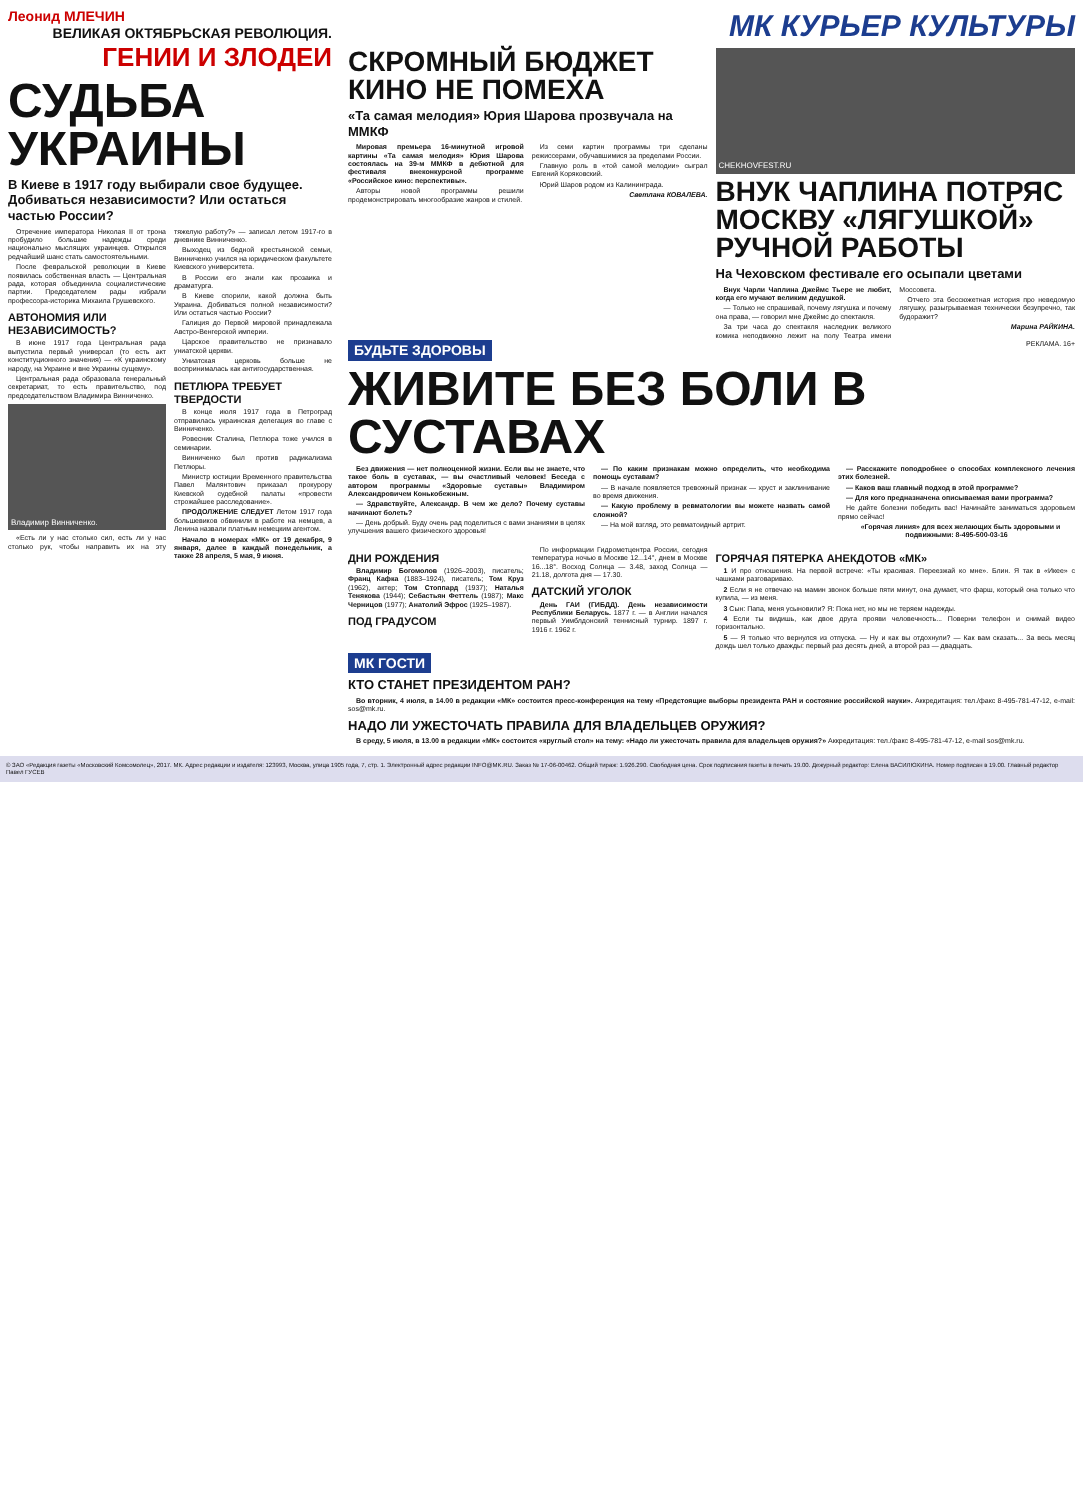Леонид МЛЕЧИН
ВЕЛИКАЯ ОКТЯБРЬСКАЯ РЕВОЛЮЦИЯ. ГЕНИИ И ЗЛОДЕИ
СУДЬБА УКРАИНЫ
В Киеве в 1917 году выбирали свое будущее. Добиваться независимости? Или остаться частью России?
Отречение императора Николая II от трона пробудило большие надежды среди национально мыслящих украинцев. Открылся редчайший шанс стать самостоятельными.
После февральской революции в Киеве появилась собственная власть — Центральная рада, которая объединила социалистические партии. Председателем рады избрали профессора-историка Михаила Грушевского.
АВТОНОМИЯ ИЛИ НЕЗАВИСИМОСТЬ?
В июне 1917 года Центральная рада выпустила первый универсал (то есть акт конституционного значения) — «К украинскому народу, на Украине и вне Украины сущему».
Центральная рада образовала генеральный секретариат, то есть правительство, под председательством Владимира Винниченко.
Владимир Винниченко.
«Есть ли у нас столько сил, есть ли у нас столько рук, чтобы направить их на эту тяжелую работу?» — записал летом 1917-го в дневнике Винниченко.
Выходец из бедной крестьянской семьи, Винниченко учился на юридическом факультете Киевского университета.
В России его знали как прозаика и драматурга.
В Киеве спорили, какой должна быть Украина. Добиваться полной независимости? Или остаться частью России?
Галиция до Первой мировой принадлежала Австро-Венгерской империи.
Царское правительство не признавало униатской церкви.
Униатская церковь больше не воспринималась как антигосударственная.
ПЕТЛЮРА ТРЕБУЕТ ТВЕРДОСТИ
В конце июля 1917 года в Петроград отправилась украинская делегация во главе с Винниченко.
Ровесник Сталина, Петлюра тоже учился в семинарии.
Винниченко был против радикализма Петлюры.
Министр юстиции Временного правительства Павел Малянтович приказал прокурору Киевской судебной палаты «провести строжайшее расследование».
ПРОДОЛЖЕНИЕ СЛЕДУЕТ Летом 1917 года большевиков обвинили в работе на немцев, а Ленина назвали платным немецким агентом.
Начало в номерах «МК» от 19 декабря, 9 января, далее в каждый понедельник, а также 28 апреля, 5 мая, 9 июня.
МК КУРЬЕР КУЛЬТУРЫ
СКРОМНЫЙ БЮДЖЕТ КИНО НЕ ПОМЕХА
«Та самая мелодия» Юрия Шарова прозвучала на ММКФ
Мировая премьера 16-минутной игровой картины «Та самая мелодия» Юрия Шарова состоялась на 39-м ММКФ в дебютной для фестиваля внеконкурсной программе «Российское кино: перспективы».
Авторы новой программы решили продемонстрировать многообразие жанров и стилей.
Из семи картин программы три сделаны режиссерами, обучавшимися за пределами России.
Главную роль в «той самой мелодии» сыграл Евгений Коряковский.
Юрий Шаров родом из Калининграда.
Светлана КОВАЛЕВА.
CHEKHOVFEST.RU
ВНУК ЧАПЛИНА ПОТРЯС МОСКВУ «ЛЯГУШКОЙ» РУЧНОЙ РАБОТЫ
На Чеховском фестивале его осыпали цветами
Внук Чарли Чаплина Джеймс Тьере не любит, когда его мучают великим дедушкой.
— Только не спрашивай, почему лягушка и почему она права, — говорил мне Джеймс до спектакля.
За три часа до спектакля наследник великого комика неподвижно лежит на полу Театра имени Моссовета.
Отчего эта бессюжетная история про неведомую лягушку, разыгрываемая технически безупречно, так будоражит?
Марина РАЙКИНА.
БУДЬТЕ ЗДОРОВЫ
РЕКЛАМА. 16+
ЖИВИТЕ БЕЗ БОЛИ В СУСТАВАХ
Без движения — нет полноценной жизни. Если вы не знаете, что такое боль в суставах, — вы счастливый человек! Беседа с автором программы «Здоровые суставы» Владимиром Александровичем Конькобежным.
— Здравствуйте, Александр. В чем же дело? Почему суставы начинают болеть?
— День добрый. Буду очень рад поделиться с вами знаниями в целях улучшения вашего физического здоровья!
— По каким признакам можно определить, что необходима помощь суставам?
— В начале появляется тревожный признак — хруст и заклинивание во время движения.
— Какую проблему в ревматологии вы можете назвать самой сложной?
— На мой взгляд, это ревматоидный артрит.
— Расскажите поподробнее о способах комплексного лечения этих болезней.
— Каков ваш главный подход в этой программе?
— Для кого предназначена описываемая вами программа?
Не дайте болезни победить вас! Начинайте заниматься здоровьем прямо сейчас!
«Горячая линия» для всех желающих быть здоровыми и подвижными: 8-495-500-03-16
ДНИ РОЖДЕНИЯ
Владимир Богомолов (1926–2003), писатель; Франц Кафка (1883–1924), писатель; Том Круз (1962), актер; Том Стоппард (1937); Наталья Тенякова (1944); Себастьян Феттель (1987); Макс Черницов (1977); Анатолий Эфрос (1925–1987).
ПОД ГРАДУСОМ
По информации Гидрометцентра России, сегодня температура ночью в Москве 12...14°, днем в Москве 16...18°. Восход Солнца — 3.48, заход Солнца — 21.18, долгота дня — 17.30.
ДАТСКИЙ УГОЛОК
День ГАИ (ГИБДД). День независимости Республики Беларусь. 1877 г. — в Англии начался первый Уимблдонский теннисный турнир. 1897 г. 1916 г. 1962 г.
ГОРЯЧАЯ ПЯТЕРКА АНЕКДОТОВ «МК»
1 И про отношения. На первой встрече: «Ты красивая. Переезжай ко мне». Блин. Я так в «Икее» с чашками разговариваю.
2 Если я не отвечаю на мамин звонок больше пяти минут, она думает, что фарш, который она только что купила, — из меня.
3 Сын: Папа, меня усыновили? Я: Пока нет, но мы не теряем надежды.
4 Если ты видишь, как двое друга прояви человечность... Поверни телефон и снимай видео горизонтально.
5 — Я только что вернулся из отпуска. — Ну и как вы отдохнули? — Как вам сказать... За весь месяц дождь шел только дважды: первый раз десять дней, а второй раз — двадцать.
МК ГОСТИ
КТО СТАНЕТ ПРЕЗИДЕНТОМ РАН?
Во вторник, 4 июля, в 14.00 в редакции «МК» состоится пресс-конференция на тему «Предстоящие выборы президента РАН и состояние российской науки». Аккредитация: тел./факс 8-495-781-47-12, e-mail: sos@mk.ru.
НАДО ЛИ УЖЕСТОЧАТЬ ПРАВИЛА ДЛЯ ВЛАДЕЛЬЦЕВ ОРУЖИЯ?
В среду, 5 июля, в 13.00 в редакции «МК» состоится «круглый стол» на тему: «Надо ли ужесточать правила для владельцев оружия?» Аккредитация: тел./факс 8-495-781-47-12, e-mail sos@mk.ru.
© ЗАО «Редакция газеты «Московский Комсомолец», 2017. МК. Адрес редакции и издателя: 123993, Москва, улица 1905 года, 7, стр. 1. Электронный адрес редакции INFO@MK.RU. Заказ № 17-06-00462. Общий тираж: 1.926.290. Свободная цена. Срок подписания газеты в печать 19.00. Дежурный редактор: Елена ВАСИЛЮХИНА. Номер подписан в 19.00. Главный редактор Павел ГУСЕВ